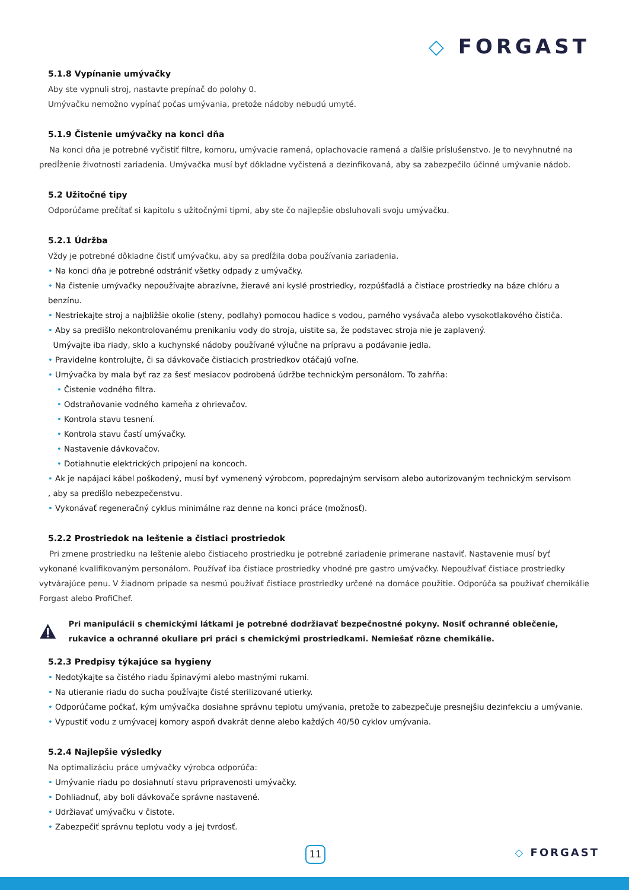◇ FORGAST
5.1.8 Vypínanie umývačky
Aby ste vypnuli stroj, nastavte prepínač do polohy 0.
Umývačku nemožno vypínať počas umývania, pretože nádoby nebudú umyté.
5.1.9 Čistenie umývačky na konci dňa
Na konci dňa je potrebné vyčistiť filtre, komoru, umývacie ramená, oplachovacie ramená a ďalšie príslušenstvo. Je to nevyhnutné na predĺženie životnosti zariadenia. Umývačka musí byť dôkladne vyčistená a dezinfikovaná, aby sa zabezpečilo účinné umývanie nádob.
5.2 Užitočné tipy
Odporúčame prečítať si kapitolu s užitočnými tipmi, aby ste čo najlepšie obsluhovali svoju umývačku.
5.2.1 Údržba
Vždy je potrebné dôkladne čistiť umývačku, aby sa predĺžila doba používania zariadenia.
• Na konci dňa je potrebné odstrániť všetky odpady z umývačky.
• Na čistenie umývačky nepoužívajte abrazívne, žieravé ani kyslé prostriedky, rozpúšťadlá a čistiace prostriedky na báze chlóru a benzínu.
• Nestriekajte stroj a najbližšie okolie (steny, podlahy) pomocou hadice s vodou, parného vysávača alebo vysokotlakového čističa.
• Aby sa predišlo nekontrolovanému prenikaniu vody do stroja, uistite sa, že podstavec stroja nie je zaplavený.
Umývajte iba riady, sklo a kuchynské nádoby používané výlučne na prípravu a podávanie jedla.
• Pravidelne kontrolujte, či sa dávkovače čistiacich prostriedkov otáčajú voľne.
• Umývačka by mala byť raz za šesť mesiacov podrobená údržbe technickým personálom. To zahŕňa:
• Čistenie vodného filtra.
• Odstraňovanie vodného kameňa z ohrievačov.
• Kontrola stavu tesnení.
• Kontrola stavu častí umývačky.
• Nastavenie dávkovačov.
• Dotiahnutie elektrických pripojení na koncoch.
• Ak je napájací kábel poškodený, musí byť vymenený výrobcom, popredajným servisom alebo autorizovaným technickým servisom
, aby sa predišlo nebezpečenstvu.
• Vykonávať regeneračný cyklus minimálne raz denne na konci práce (možnosť).
5.2.2 Prostriedok na leštenie a čistiaci prostriedok
Pri zmene prostriedku na leštenie alebo čistiaceho prostriedku je potrebné zariadenie primerane nastaviť. Nastavenie musí byť vykonané kvalifikovaným personálom. Používať iba čistiace prostriedky vhodné pre gastro umývačky. Nepoužívať čistiace prostriedky vytvárajúce penu. V žiadnom prípade sa nesmú používať čistiace prostriedky určené na domáce použitie. Odporúča sa používať chemikálie Forgast alebo ProfiChef.
Pri manipulácii s chemickými látkami je potrebné dodržiavať bezpečnostné pokyny. Nosiť ochranné oblečenie, rukavice a ochranné okuliare pri práci s chemickými prostriedkami. Nemiešať rôzne chemikálie.
5.2.3 Predpisy týkajúce sa hygieny
• Nedotýkajte sa čistého riadu špinavými alebo mastnými rukami.
• Na utieranie riadu do sucha používajte čisté sterilizované utierky.
• Odporúčame počkať, kým umývačka dosiahne správnu teplotu umývania, pretože to zabezpečuje presnejšiu dezinfekciu a umývanie.
• Vypustiť vodu z umývacej komory aspoň dvakrát denne alebo každých 40/50 cyklov umývania.
5.2.4 Najlepšie výsledky
Na optimalizáciu práce umývačky výrobca odporúča:
• Umývanie riadu po dosiahnutí stavu pripravenosti umývačky.
• Dohliadnuť, aby boli dávkovače správne nastavené.
• Udržiavať umývačku v čistote.
• Zabezpečiť správnu teplotu vody a jej tvrdosť.
11 ◇ FORGAST